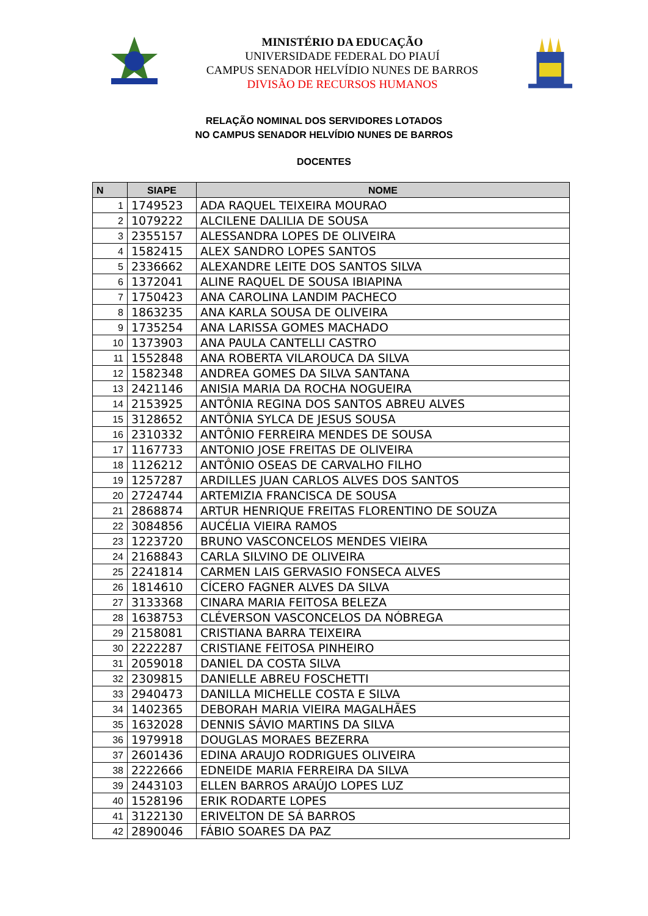MINISTÉRIO DA EDUCAÇÃO
UNIVERSIDADE FEDERAL DO PIAUÍ
CAMPUS SENADOR HELVÍDIO NUNES DE BARROS
DIVISÃO DE RECURSOS HUMANOS
RELAÇÃO NOMINAL DOS SERVIDORES LOTADOS
NO CAMPUS SENADOR HELVÍDIO NUNES DE BARROS
DOCENTES
| N | SIAPE | NOME |
| --- | --- | --- |
| 1 | 1749523 | ADA RAQUEL TEIXEIRA MOURAO |
| 2 | 1079222 | ALCILENE DALILIA DE SOUSA |
| 3 | 2355157 | ALESSANDRA LOPES DE OLIVEIRA |
| 4 | 1582415 | ALEX SANDRO LOPES SANTOS |
| 5 | 2336662 | ALEXANDRE LEITE DOS SANTOS SILVA |
| 6 | 1372041 | ALINE RAQUEL DE SOUSA IBIAPINA |
| 7 | 1750423 | ANA CAROLINA LANDIM PACHECO |
| 8 | 1863235 | ANA KARLA SOUSA DE OLIVEIRA |
| 9 | 1735254 | ANA LARISSA GOMES MACHADO |
| 10 | 1373903 | ANA PAULA CANTELLI CASTRO |
| 11 | 1552848 | ANA ROBERTA VILAROUCA DA SILVA |
| 12 | 1582348 | ANDREA GOMES DA SILVA SANTANA |
| 13 | 2421146 | ANISIA MARIA DA ROCHA NOGUEIRA |
| 14 | 2153925 | ANTÔNIA REGINA DOS SANTOS ABREU ALVES |
| 15 | 3128652 | ANTÔNIA SYLCA DE JESUS SOUSA |
| 16 | 2310332 | ANTÔNIO FERREIRA MENDES DE SOUSA |
| 17 | 1167733 | ANTONIO JOSE FREITAS DE OLIVEIRA |
| 18 | 1126212 | ANTÔNIO OSEAS DE CARVALHO FILHO |
| 19 | 1257287 | ARDILLES JUAN CARLOS ALVES DOS SANTOS |
| 20 | 2724744 | ARTEMIZIA FRANCISCA DE SOUSA |
| 21 | 2868874 | ARTUR HENRIQUE FREITAS FLORENTINO DE SOUZA |
| 22 | 3084856 | AUCÉLIA VIEIRA RAMOS |
| 23 | 1223720 | BRUNO VASCONCELOS MENDES VIEIRA |
| 24 | 2168843 | CARLA SILVINO DE OLIVEIRA |
| 25 | 2241814 | CARMEN LAIS GERVASIO FONSECA ALVES |
| 26 | 1814610 | CÍCERO FAGNER ALVES DA SILVA |
| 27 | 3133368 | CINARA MARIA FEITOSA BELEZA |
| 28 | 1638753 | CLÉVERSON VASCONCELOS DA NÓBREGA |
| 29 | 2158081 | CRISTIANA BARRA TEIXEIRA |
| 30 | 2222287 | CRISTIANE FEITOSA PINHEIRO |
| 31 | 2059018 | DANIEL DA COSTA SILVA |
| 32 | 2309815 | DANIELLE ABREU FOSCHETTI |
| 33 | 2940473 | DANILLA MICHELLE COSTA E SILVA |
| 34 | 1402365 | DEBORAH MARIA VIEIRA MAGALHÃES |
| 35 | 1632028 | DENNIS SÁVIO MARTINS DA SILVA |
| 36 | 1979918 | DOUGLAS MORAES BEZERRA |
| 37 | 2601436 | EDINA ARAUJO RODRIGUES OLIVEIRA |
| 38 | 2222666 | EDNEIDE MARIA FERREIRA DA SILVA |
| 39 | 2443103 | ELLEN BARROS ARAÚJO LOPES LUZ |
| 40 | 1528196 | ERIK RODARTE LOPES |
| 41 | 3122130 | ERIVELTON DE SÁ BARROS |
| 42 | 2890046 | FÁBIO SOARES DA PAZ |